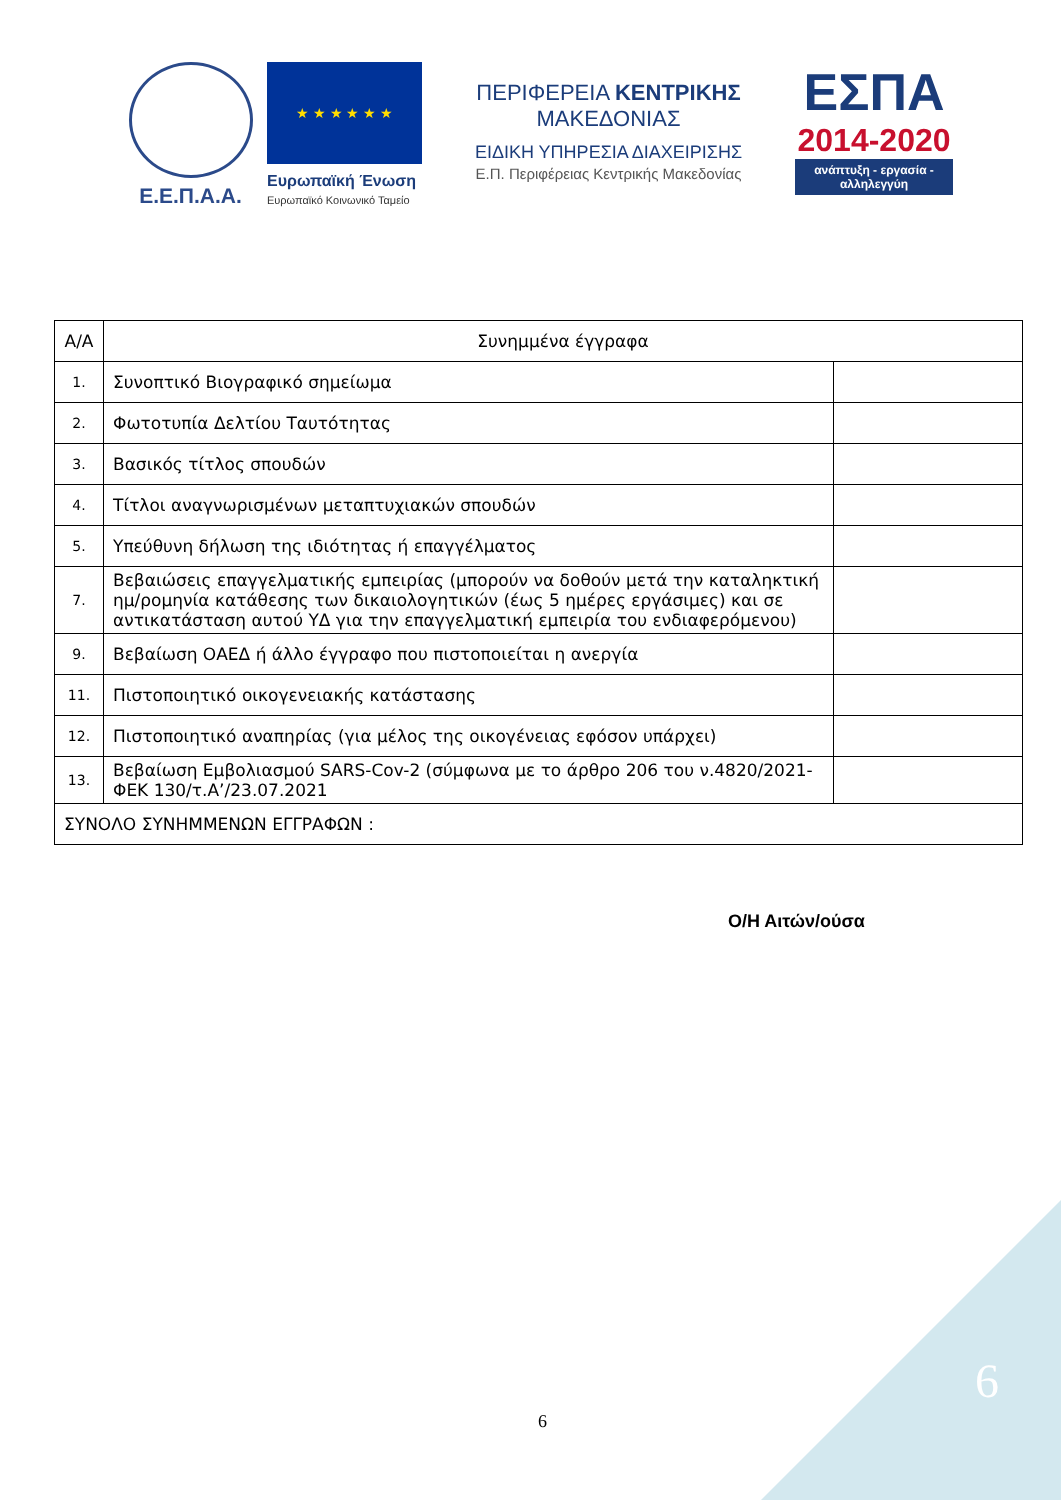Ε.Ε.Π.Α.Α.
★ ★ ★ ★ ★ ★
Ευρωπαϊκή Ένωση
Ευρωπαϊκό Κοινωνικό Ταμείο
ΠΕΡΙΦΕΡΕΙΑ ΚΕΝΤΡΙΚΗΣ ΜΑΚΕΔΟΝΙΑΣ
ΕΙΔΙΚΗ ΥΠΗΡΕΣΙΑ ΔΙΑΧΕΙΡΙΣΗΣ
Ε.Π. Περιφέρειας Κεντρικής Μακεδονίας
ΕΣΠΑ
2014-2020
ανάπτυξη - εργασία - αλληλεγγύη
| Α/Α | Συνημμένα έγγραφα | |
| --- | --- | --- |
| 1. | Συνοπτικό Βιογραφικό σημείωμα | |
| 2. | Φωτοτυπία Δελτίου Ταυτότητας | |
| 3. | Βασικός τίτλος σπουδών | |
| 4. | Τίτλοι αναγνωρισμένων μεταπτυχιακών σπουδών | |
| 5. | Υπεύθυνη δήλωση της ιδιότητας ή επαγγέλματος | |
| 7. | Βεβαιώσεις επαγγελματικής εμπειρίας (μπορούν να δοθούν μετά την καταληκτική ημ/ρομηνία κατάθεσης των δικαιολογητικών (έως 5 ημέρες εργάσιμες) και σε αντικατάσταση αυτού ΥΔ για την επαγγελματική εμπειρία του ενδιαφερόμενου) | |
| 9. | Βεβαίωση ΟΑΕΔ ή άλλο έγγραφο που πιστοποιείται η ανεργία | |
| 11. | Πιστοποιητικό οικογενειακής κατάστασης | |
| 12. | Πιστοποιητικό αναπηρίας (για μέλος της οικογένειας εφόσον υπάρχει) | |
| 13. | Βεβαίωση Εμβολιασμού SARS-Cov-2 (σύμφωνα με το άρθρο 206 του ν.4820/2021-ΦΕΚ 130/τ.Α’/23.07.2021 | |
| ΣΥΝΟΛΟ ΣΥΝΗΜΜΕΝΩΝ ΕΓΓΡΑΦΩΝ : | | |
Ο/Η Αιτών/ούσα
6
6